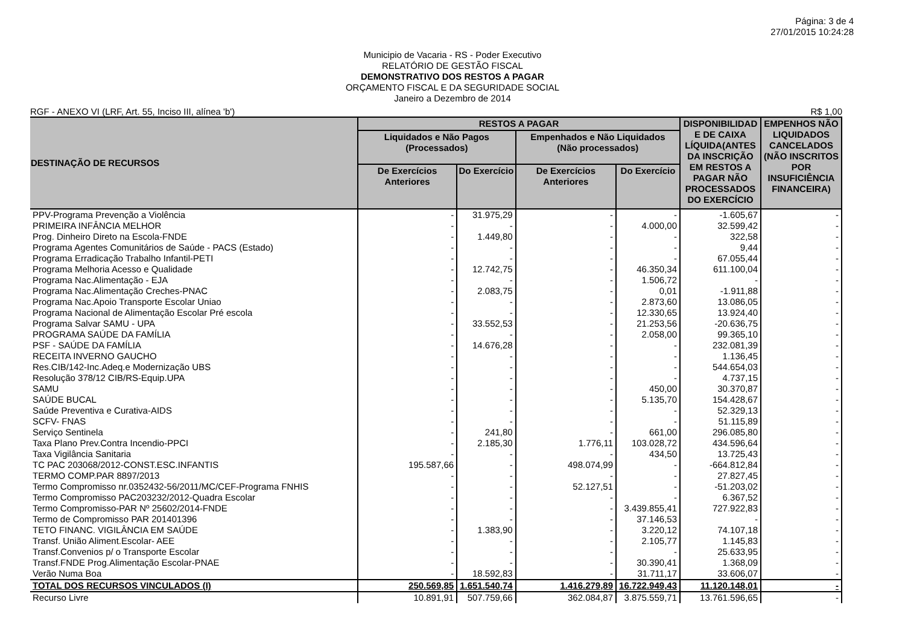Página: 3 de 4
27/01/2015 10:24:28
Municipio de Vacaria - RS - Poder Executivo
RELATÓRIO DE GESTÃO FISCAL
DEMONSTRATIVO DOS RESTOS A PAGAR
ORÇAMENTO FISCAL E DA SEGURIDADE SOCIAL
Janeiro a Dezembro de 2014
RGF - ANEXO VI (LRF, Art. 55, Inciso III, alínea 'b') R$ 1,00
| DESTINAÇÃO DE RECURSOS | RESTOS A PAGAR | | | | DISPONIBILIDAD E DE CAIXA LÍQUIDA(ANTES DA INSCRIÇÃO EM RESTOS A PAGAR NÃO PROCESSADOS DO EXERCÍCIO | EMPENHOS NÃO LIQUIDADOS CANCELADOS (NÃO INSCRITOS POR INSUFICIÊNCIA FINANCEIRA) |
| --- | --- | --- | --- | --- | --- | --- |
| | Liquidados e Não Pagos (Processados) | | Empenhados e Não Liquidados (Não processados) | | | |
| | De Exercícios Anteriores | Do Exercício | De Exercícios Anteriores | Do Exercício | | |
| PPV-Programa Prevenção a Violência | - | 31.975,29 | - | - | -1.605,67 | - |
| PRIMEIRA INFÂNCIA MELHOR | - | - | - | 4.000,00 | 32.599,42 | - |
| Prog. Dinheiro Direto na Escola-FNDE | - | 1.449,80 | - | - | 322,58 | - |
| Programa Agentes Comunitários de Saúde - PACS (Estado) | - | - | - | - | 9,44 | - |
| Programa Erradicação Trabalho Infantil-PETI | - | - | - | - | 67.055,44 | - |
| Programa Melhoria Acesso e Qualidade | - | 12.742,75 | - | 46.350,34 | 611.100,04 | - |
| Programa Nac.Alimentação - EJA | - | - | - | 1.506,72 | - | - |
| Programa Nac.Alimentação Creches-PNAC | - | 2.083,75 | - | 0,01 | -1.911,88 | - |
| Programa Nac.Apoio Transporte Escolar Uniao | - | - | - | 2.873,60 | 13.086,05 | - |
| Programa Nacional de Alimentação Escolar Pré escola | - | - | - | 12.330,65 | 13.924,40 | - |
| Programa Salvar SAMU - UPA | - | 33.552,53 | - | 21.253,56 | -20.636,75 | - |
| PROGRAMA SAÚDE DA FAMÍLIA | - | - | - | 2.058,00 | 99.365,10 | - |
| PSF - SAÚDE DA FAMÍLIA | - | 14.676,28 | - | - | 232.081,39 | - |
| RECEITA INVERNO GAUCHO | - | - | - | - | 1.136,45 | - |
| Res.CIB/142-Inc.Adeq.e Modernização UBS | - | - | - | - | 544.654,03 | - |
| Resolução 378/12 CIB/RS-Equip.UPA | - | - | - | - | 4.737,15 | - |
| SAMU | - | - | - | 450,00 | 30.370,87 | - |
| SAÚDE BUCAL | - | - | - | 5.135,70 | 154.428,67 | - |
| Saúde Preventiva e Curativa-AIDS | - | - | - | - | 52.329,13 | - |
| SCFV- FNAS | - | - | - | - | 51.115,89 | - |
| Serviço Sentinela | - | 241,80 | - | 661,00 | 296.085,80 | - |
| Taxa Plano Prev.Contra Incendio-PPCI | - | 2.185,30 | 1.776,11 | 103.028,72 | 434.596,64 | - |
| Taxa Vigilância Sanitaria | - | - | - | 434,50 | 13.725,43 | - |
| TC PAC 203068/2012-CONST.ESC.INFANTIS | 195.587,66 | - | 498.074,99 | - | -664.812,84 | - |
| TERMO COMP.PAR 8897/2013 | - | - | - | - | 27.827,45 | - |
| Termo Compromisso nr.0352432-56/2011/MC/CEF-Programa FNHIS | - | - | 52.127,51 | - | -51.203,02 | - |
| Termo Compromisso PAC203232/2012-Quadra Escolar | - | - | - | - | 6.367,52 | - |
| Termo Compromisso-PAR Nº 25602/2014-FNDE | - | - | - | 3.439.855,41 | 727.922,83 | - |
| Termo de Compromisso PAR 201401396 | - | - | - | 37.146,53 | - | - |
| TETO FINANC. VIGILÂNCIA EM SAÚDE | - | 1.383,90 | - | 3.220,12 | 74.107,18 | - |
| Transf. União Aliment.Escolar- AEE | - | - | - | 2.105,77 | 1.145,83 | - |
| Transf.Convenios p/ o Transporte Escolar | - | - | - | - | 25.633,95 | - |
| Transf.FNDE Prog.Alimentação Escolar-PNAE | - | - | - | 30.390,41 | 1.368,09 | - |
| Verão Numa Boa | - | 18.592,83 | - | 31.711,17 | 33.606,07 | - |
| TOTAL DOS RECURSOS VINCULADOS (I) | 250.569,85 | 1.651.540,74 | 1.416.279,89 | 16.722.949,43 | 11.120.148,01 | - |
| Recurso Livre | 10.891,91 | 507.759,66 | 362.084,87 | 3.875.559,71 | 13.761.596,65 | - |